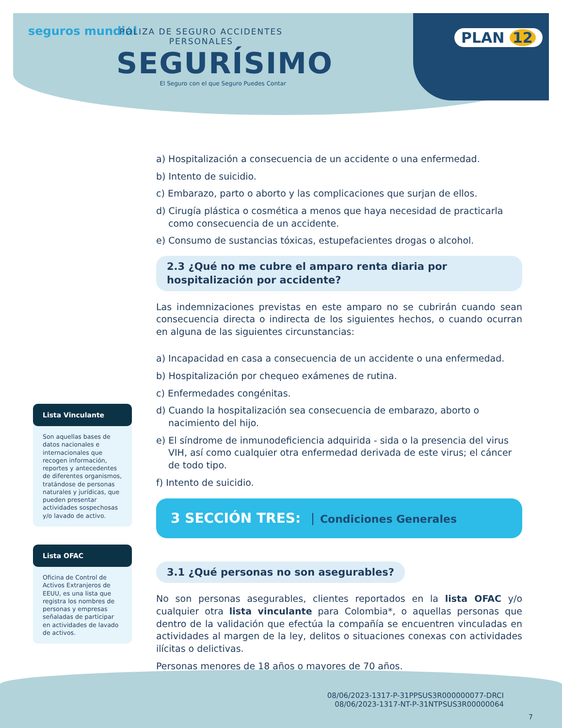seguros mundial
PÓLIZA DE SEGURO ACCIDENTES PERSONALES
SEGURÍSIMO
El Seguro con el que Seguro Puedes Contar
PLAN 12
a) Hospitalización a consecuencia de un accidente o una enfermedad.
b) Intento de suicidio.
c) Embarazo, parto o aborto y las complicaciones que surjan de ellos.
d) Cirugía plástica o cosmética a menos que haya necesidad de practicarla como consecuencia de un accidente.
e) Consumo de sustancias tóxicas, estupefacientes drogas o alcohol.
2.3 ¿Qué no me cubre el amparo renta diaria por hospitalización por accidente?
Las indemnizaciones previstas en este amparo no se cubrirán cuando sean consecuencia directa o indirecta de los siguientes hechos, o cuando ocurran en alguna de las siguientes circunstancias:
a) Incapacidad en casa a consecuencia de un accidente o una enfermedad.
b) Hospitalización por chequeo exámenes de rutina.
c) Enfermedades congénitas.
d) Cuando la hospitalización sea consecuencia de embarazo, aborto o nacimiento del hijo.
e) El síndrome de inmunodeficiencia adquirida - sida o la presencia del virus VIH, así como cualquier otra enfermedad derivada de este virus; el cáncer de todo tipo.
f) Intento de suicidio.
3 SECCIÓN TRES: Condiciones Generales
3.1 ¿Qué personas no son asegurables?
No son personas asegurables, clientes reportados en la lista OFAC y/o cualquier otra lista vinculante para Colombia*, o aquellas personas que dentro de la validación que efectúa la compañía se encuentren vinculadas en actividades al margen de la ley, delitos o situaciones conexas con actividades ilícitas o delictivas.
Personas menores de 18 años o mayores de 70 años.
Lista Vinculante
Son aquellas bases de datos nacionales e internacionales que recogen información, reportes y antecedentes de diferentes organismos, tratándose de personas naturales y jurídicas, que pueden presentar actividades sospechosas y/o lavado de activo.
Lista OFAC
Oficina de Control de Activos Extranjeros de EEUU, es una lista que registra los nombres de personas y empresas señaladas de participar en actividades de lavado de activos.
08/06/2023-1317-P-31PPSUS3R000000077-DRCI
08/06/2023-1317-NT-P-31NTPSUS3R00000064
7